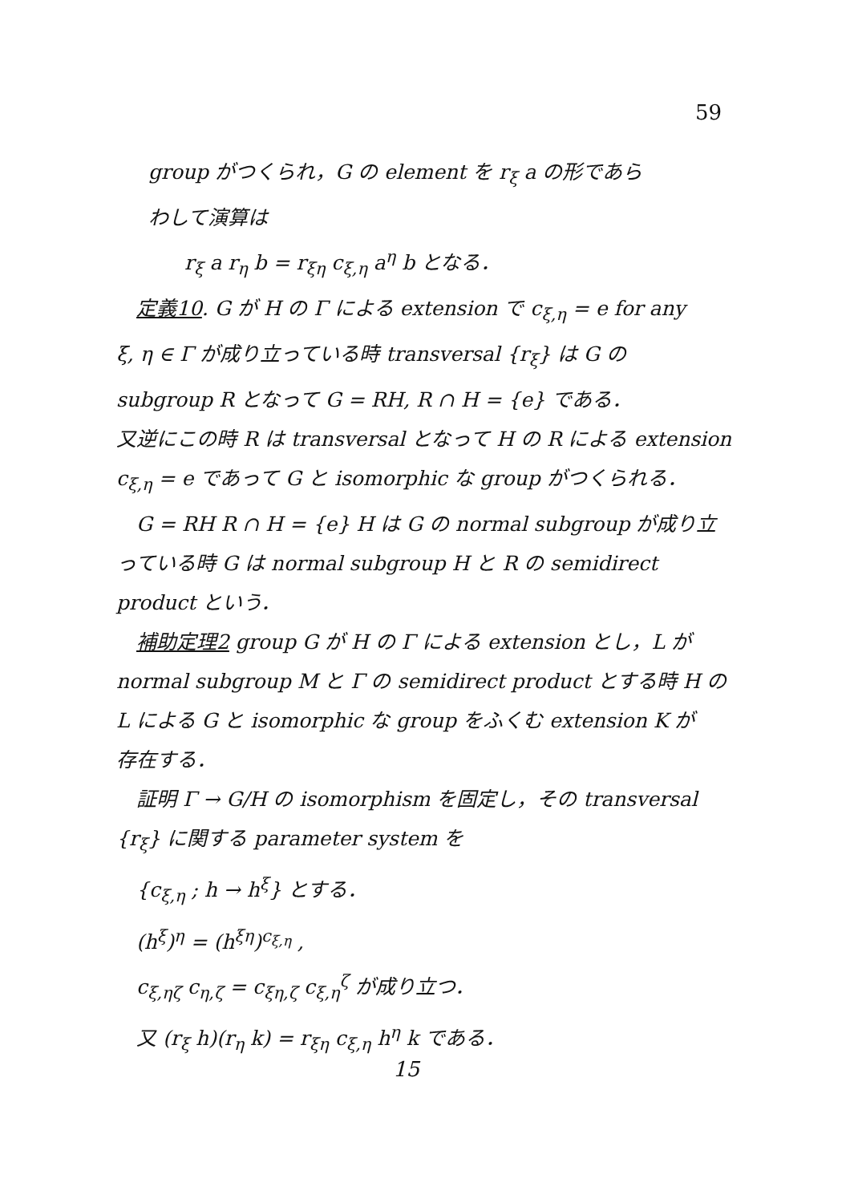59
group がつくられ，G の element を r<sub>ξ</sub> a の形であら
わして演算は
r<sub>ξ</sub> a r<sub>η</sub> b = r<sub>ξη</sub> c<sub>ξ,η</sub> a<sup>η</sup> b となる．
定義10. G が H の Γ による extension で c<sub>ξ,η</sub> = e for any
ξ, η ∈ Γ が成り立っている時 transversal {r<sub>ξ</sub>} は G の
subgroup R となって G = RH, R ∩ H = {e} である．
又逆にこの時 R は transversal となって H の R による extension
c<sub>ξ,η</sub> = e であって G と isomorphic な group がつくられる．
G = RH R ∩ H = {e} H は G の normal subgroup が成り立
っている時 G は normal subgroup H と R の semidirect
product という．
補助定理2 group G が H の Γ による extension とし，L が
normal subgroup M と Γ の semidirect product とする時 H の
L による G と isomorphic な group をふくむ extension K が
存在する．
証明 Γ → G/H の isomorphism を固定し，その transversal
{r<sub>ξ</sub>} に関する parameter system を
{c<sub>ξ,η</sub> ; h → h<sup>ξ</sup>} とする．
(h<sup>ξ</sup>)<sup>η</sup> = (h<sup>ξη</sup>)<sup>c<sub>ξ,η</sub></sup> ,
c<sub>ξ,ηζ</sub> c<sub>η,ζ</sub> = c<sub>ξη,ζ</sub> c<sub>ξ,η</sub><sup>ζ</sup> が成り立つ．
又 (r<sub>ξ</sub> h)(r<sub>η</sub> k) = r<sub>ξη</sub> c<sub>ξ,η</sub> h<sup>η</sup> k である．
15